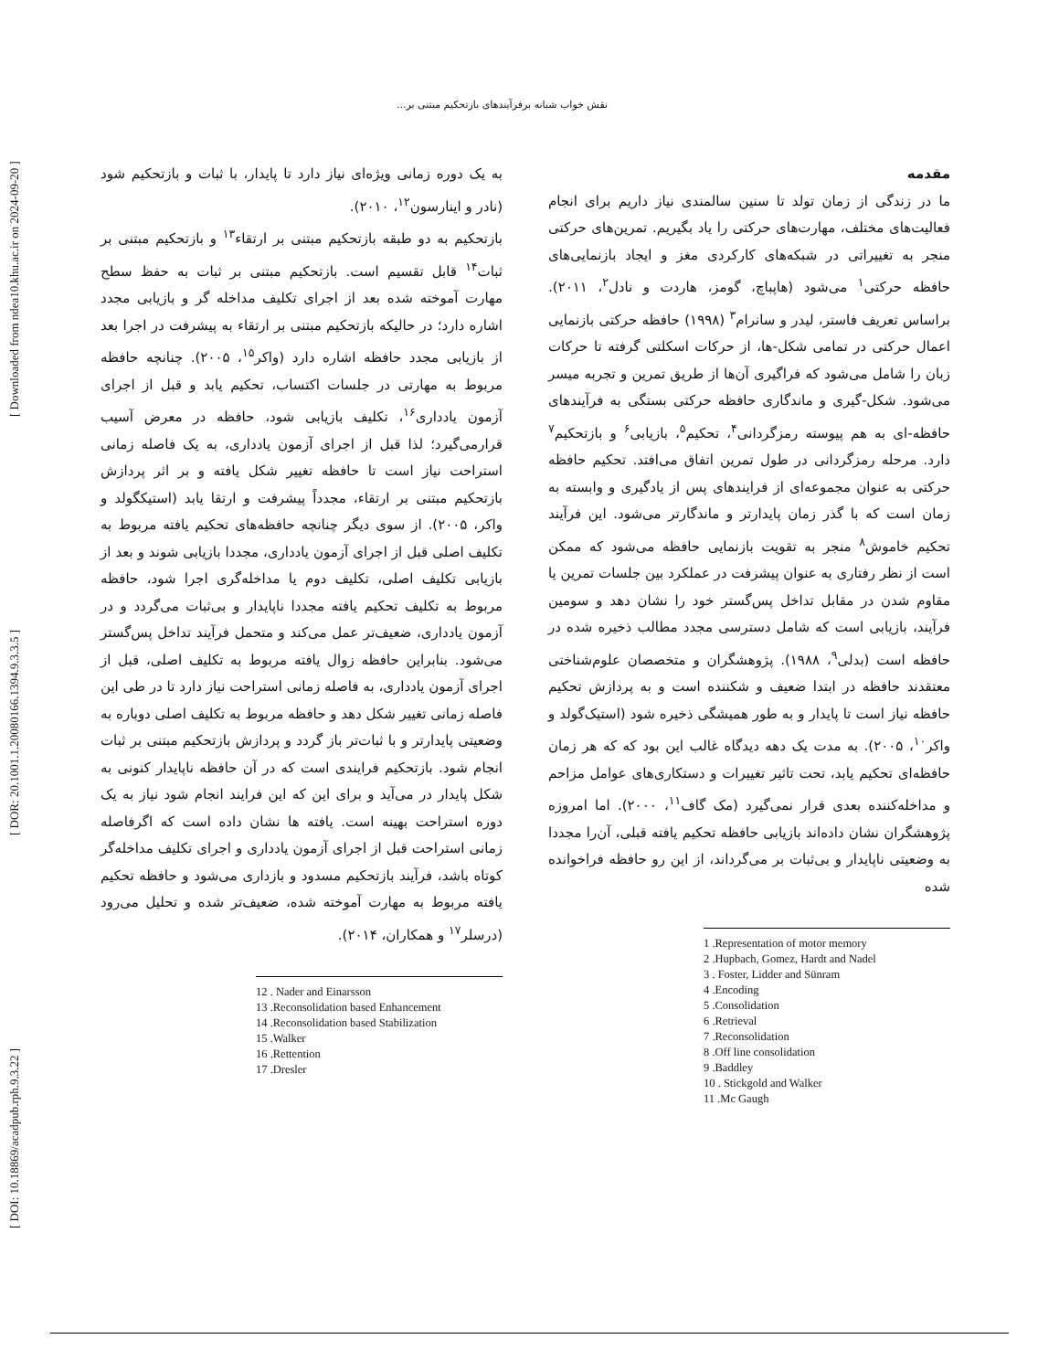[ DOI: 10.18869/acadpub.rph.9.3.22 ] [ DOR: 20.1001.1.20080166.1394.9.3.3.5 ] [ Downloaded from ndea10.khu.ac.ir on 2024-09-20 ]
نقش خواب شبانه برفرآیندهای بازتحکیم مبتنی بر...
مقدمه
ما در زندگی از زمان تولد تا سنین سالمندی نیاز داریم برای انجام فعالیت‌های مختلف، مهارت‌های حرکتی را یاد بگیریم. تمرین‌های حرکتی منجر به تغییراتی در شبکه‌های کارکردی مغز و ایجاد بازنمایی‌های حافظه حرکتی<sup>۱</sup> می‌شود (هاپباچ، گومز، هاردت و نادل<sup>۲</sup>، ۲۰۱۱). براساس تعریف فاستر، لیدر و سانرام<sup>۳</sup> (۱۹۹۸) حافظه حرکتی بازنمایی اعمال حرکتی در تمامی شکل-ها، از حرکات اسکلتی گرفته تا حرکات زبان را شامل می‌شود که فراگیری آن‌ها از طریق تمرین و تجربه میسر می‌شود. شکل-گیری و ماندگاری حافظه حرکتی بستگی به فرآیندهای حافظه-ای به هم پیوسته رمزگردانی<sup>۴</sup>، تحکیم<sup>۵</sup>، بازیابی<sup>۶</sup> و بازتحکیم<sup>۷</sup> دارد. مرحله رمزگردانی در طول تمرین اتفاق می‌افتد. تحکیم حافظه حرکتی به عنوان مجموعه‌ای از فرایندهای پس از یادگیری و وابسته به زمان است که با گذر زمان پایدارتر و ماندگارتر می‌شود. این فرآیند تحکیم خاموش<sup>۸</sup> منجر به تقویت بازنمایی حافظه می‌شود که ممکن است از نظر رفتاری به عنوان پیشرفت در عملکرد بین جلسات تمرین یا مقاوم شدن در مقابل تداخل پس‌گستر خود را نشان دهد و سومین فرآیند، بازیابی است که شامل دسترسی مجدد مطالب ذخیره شده در حافظه است (بدلی<sup>۹</sup>، ۱۹۸۸). پژوهشگران و متخصصان علوم‌شناختی معتقدند حافظه در ابتدا ضعیف و شکننده است و به پردازش تحکیم حافظه نیاز است تا پایدار و به طور همیشگی ذخیره شود (استیک‌گولد و واکر<sup>۱۰</sup>، ۲۰۰۵). به مدت یک دهه دیدگاه غالب این بود که که هر زمان حافظه‌ای تحکیم یابد، تحت تاثیر تغییرات و دستکاری‌های عوامل مزاحم و مداخله‌کننده بعدی قرار نمی‌گیرد (مک گاف<sup>۱۱</sup>، ۲۰۰۰). اما امروزه پژوهشگران نشان داده‌اند بازیابی حافظه تحکیم یافته قبلی، آن‌را مجددا به وضعیتی ناپایدار و بی‌ثبات بر می‌گرداند، از این رو حافظه فراخوانده شده
1 .Representation of motor memory
2 .Hupbach, Gomez, Hardt and Nadel
3 . Foster, Lidder and Sünram
4 .Encoding
5 .Consolidation
6 .Retrieval
7 .Reconsolidation
8 .Off line consolidation
9 .Baddley
10 . Stickgold and Walker
11 .Mc Gaugh
به یک دوره زمانی ویژه‌ای نیاز دارد تا پایدار، با ثبات و بازتحکیم شود (نادر و اینارسون<sup>۱۲</sup>، ۲۰۱۰).
بازتحکیم به دو طبقه بازتحکیم مبتنی بر ارتقاء<sup>۱۳</sup> و بازتحکیم مبتنی بر ثبات<sup>۱۴</sup> قابل تقسیم است. بازتحکیم مبتنی بر ثبات به حفظ سطح مهارت آموخته شده بعد از اجرای تکلیف مداخله گر و بازیابی مجدد اشاره دارد؛ در حالیکه بازتحکیم مبتنی بر ارتقاء به پیشرفت در اجرا بعد از بازیابی مجدد حافظه اشاره دارد (واکر<sup>۱۵</sup>، ۲۰۰۵). چنانچه حافظه مربوط به مهارتی در جلسات اکتساب، تحکیم یابد و قبل از اجرای آزمون یادداری<sup>۱۶</sup>، تکلیف بازیابی شود، حافظه در معرض آسیب قرارمی‌گیرد؛ لذا قبل از اجرای آزمون یادداری، به یک فاصله زمانی استراحت نیاز است تا حافظه تغییر شکل یافته و بر اثر پردازش بازتحکیم مبتنی بر ارتقاء، مجدداً پیشرفت و ارتقا یابد (استیکگولد و واکر، ۲۰۰۵). از سوی دیگر چنانچه حافظه‌های تحکیم یافته مربوط به تکلیف اصلی قبل از اجرای آزمون یادداری، مجددا بازیابی شوند و بعد از بازیابی تکلیف اصلی، تکلیف دوم یا مداخله‌گری اجرا شود، حافظه مربوط به تکلیف تحکیم یافته مجددا ناپایدار و بی‌ثبات می‌گردد و در آزمون یادداری، ضعیف‌تر عمل می‌کند و متحمل فرآیند تداخل پس‌گستر می‌شود. بنابراین حافظه زوال یافته مربوط به تکلیف اصلی، قبل از اجرای آزمون یادداری، به فاصله زمانی استراحت نیاز دارد تا در طی این فاصله زمانی تغییر شکل دهد و حافظه مربوط به تکلیف اصلی دوباره به وضعیتی پایدارتر و با ثبات‌تر باز گردد و پردازش بازتحکیم مبتنی بر ثبات انجام شود. بازتحکیم فرایندی است که در آن حافظه ناپایدار کنونی به شکل پایدار در می‌آید و برای این که این فرایند انجام شود نیاز به یک دوره استراحت بهینه است. یافته ها نشان داده است که اگرفاصله زمانی استراحت قبل از اجرای آزمون یادداری و اجرای تکلیف مداخله‌گر کوتاه باشد، فرآیند بازتحکیم مسدود و بازداری می‌شود و حافظه تحکیم یافته مربوط به مهارت آموخته شده، ضعیف‌تر شده و تحلیل می‌رود (درسلر<sup>۱۷</sup> و همکاران، ۲۰۱۴).
12 . Nader and Einarsson
13 .Reconsolidation based Enhancement
14 .Reconsolidation based Stabilization
15 .Walker
16 .Rettention
17 .Dresler